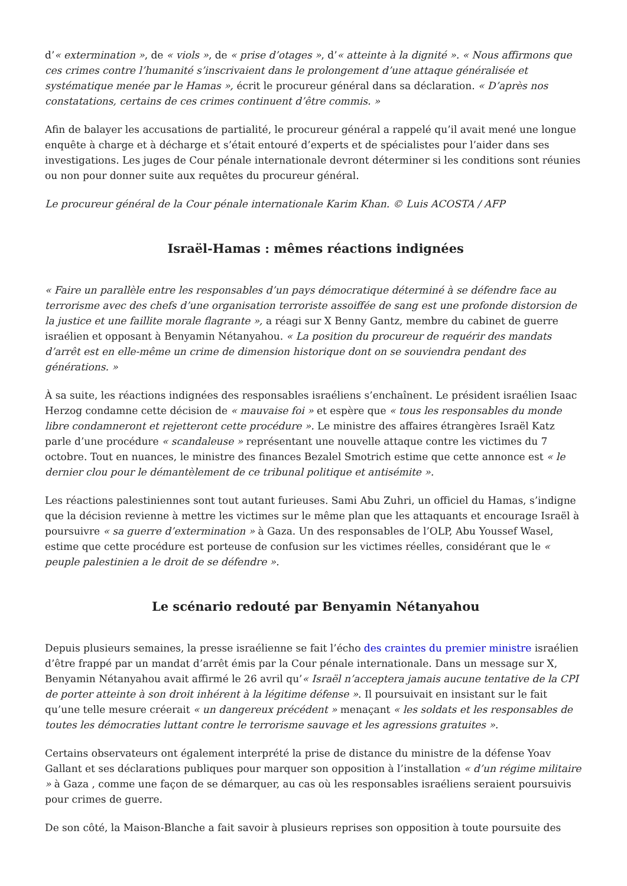d’« extermination », de « viols », de « prise d’otages », d’« atteinte à la dignité ». « Nous affirmons que ces crimes contre l’humanité s’inscrivaient dans le prolongement d’une attaque généralisée et systématique menée par le Hamas », écrit le procureur général dans sa déclaration. « D’après nos constatations, certains de ces crimes continuent d’être commis. »
Afin de balayer les accusations de partialité, le procureur général a rappelé qu’il avait mené une longue enquête à charge et à décharge et s’était entouré d’experts et de spécialistes pour l’aider dans ses investigations. Les juges de Cour pénale internationale devront déterminer si les conditions sont réunies ou non pour donner suite aux requêtes du procureur général.
Le procureur général de la Cour pénale internationale Karim Khan. © Luis ACOSTA / AFP
Israël-Hamas : mêmes réactions indignées
« Faire un parallèle entre les responsables d’un pays démocratique déterminé à se défendre face au terrorisme avec des chefs d’une organisation terroriste assoiffée de sang est une profonde distorsion de la justice et une faillite morale flagrante », a réagi sur X Benny Gantz, membre du cabinet de guerre israélien et opposant à Benyamin Nétanyahou. « La position du procureur de requérir des mandats d’arrêt est en elle-même un crime de dimension historique dont on se souviendra pendant des générations. »
À sa suite, les réactions indignées des responsables israéliens s’enchaînent. Le président israélien Isaac Herzog condamne cette décision de « mauvaise foi » et espère que « tous les responsables du monde libre condamneront et rejetteront cette procédure ». Le ministre des affaires étrangères Israël Katz parle d’une procédure « scandaleuse » représentant une nouvelle attaque contre les victimes du 7 octobre. Tout en nuances, le ministre des finances Bezalel Smotrich estime que cette annonce est « le dernier clou pour le démantèlement de ce tribunal politique et antisémite ».
Les réactions palestiniennes sont tout autant furieuses. Sami Abu Zuhri, un officiel du Hamas, s’indigne que la décision revienne à mettre les victimes sur le même plan que les attaquants et encourage Israël à poursuivre « sa guerre d’extermination » à Gaza. Un des responsables de l’OLP, Abu Youssef Wasel, estime que cette procédure est porteuse de confusion sur les victimes réelles, considérant que le « peuple palestinien a le droit de se défendre ».
Le scénario redouté par Benyamin Nétanyahou
Depuis plusieurs semaines, la presse israélienne se fait l’écho des craintes du premier ministre israélien d’être frappé par un mandat d’arrêt émis par la Cour pénale internationale. Dans un message sur X, Benyamin Nétanyahou avait affirmé le 26 avril qu’« Israël n’acceptera jamais aucune tentative de la CPI de porter atteinte à son droit inhérent à la légitime défense ». Il poursuivait en insistant sur le fait qu’une telle mesure créerait « un dangereux précédent » menaçant « les soldats et les responsables de toutes les démocraties luttant contre le terrorisme sauvage et les agressions gratuites ».
Certains observateurs ont également interprété la prise de distance du ministre de la défense Yoav Gallant et ses déclarations publiques pour marquer son opposition à l’installation « d’un régime militaire » à Gaza , comme une façon de se démarquer, au cas où les responsables israéliens seraient poursuivis pour crimes de guerre.
De son côté, la Maison-Blanche a fait savoir à plusieurs reprises son opposition à toute poursuite des